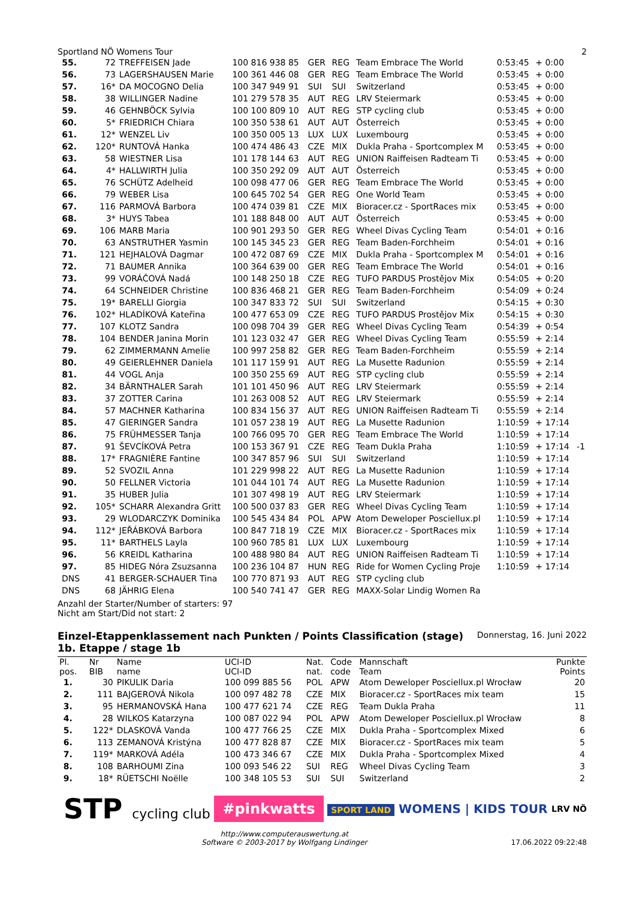Sportland NÖ Womens Tour 2
| 55. | 72 | TREFFEISEN Jade | 100 816 938 85 | GER | REG | Team Embrace The World | 0:53:45 | + 0:00 | |
| 56. | 73 | LAGERSHAUSEN Marie | 100 361 446 08 | GER | REG | Team Embrace The World | 0:53:45 | + 0:00 | |
| 57. | 16* | DA MOCOGNO Delia | 100 347 949 91 | SUI | SUI | Switzerland | 0:53:45 | + 0:00 | |
| 58. | 38 | WILLINGER Nadine | 101 279 578 35 | AUT | REG | LRV Steiermark | 0:53:45 | + 0:00 | |
| 59. | 46 | GEHNBÖCK Sylvia | 100 100 809 10 | AUT | REG | STP cycling club | 0:53:45 | + 0:00 | |
| 60. | 5* | FRIEDRICH Chiara | 100 350 538 61 | AUT | AUT | Österreich | 0:53:45 | + 0:00 | |
| 61. | 12* | WENZEL Liv | 100 350 005 13 | LUX | LUX | Luxembourg | 0:53:45 | + 0:00 | |
| 62. | 120* | RUNTOVÁ Hanka | 100 474 486 43 | CZE | MIX | Dukla Praha - Sportcomplex M | 0:53:45 | + 0:00 | |
| 63. | 58 | WIESTNER Lisa | 101 178 144 63 | AUT | REG | UNION Raiffeisen Radteam Ti | 0:53:45 | + 0:00 | |
| 64. | 4* | HALLWIRTH Julia | 100 350 292 09 | AUT | AUT | Österreich | 0:53:45 | + 0:00 | |
| 65. | 76 | SCHÜTZ Adelheid | 100 098 477 06 | GER | REG | Team Embrace The World | 0:53:45 | + 0:00 | |
| 66. | 79 | WEBER Lisa | 100 645 702 54 | GER | REG | One World Team | 0:53:45 | + 0:00 | |
| 67. | 116 | PARMOVÁ Barbora | 100 474 039 81 | CZE | MIX | Bioracer.cz - SportRaces mix | 0:53:45 | + 0:00 | |
| 68. | 3* | HUYS Tabea | 101 188 848 00 | AUT | AUT | Österreich | 0:53:45 | + 0:00 | |
| 69. | 106 | MARB Maria | 100 901 293 50 | GER | REG | Wheel Divas Cycling Team | 0:54:01 | + 0:16 | |
| 70. | 63 | ANSTRUTHER Yasmin | 100 145 345 23 | GER | REG | Team Baden-Forchheim | 0:54:01 | + 0:16 | |
| 71. | 121 | HEJHALOVÁ Dagmar | 100 472 087 69 | CZE | MIX | Dukla Praha - Sportcomplex M | 0:54:01 | + 0:16 | |
| 72. | 71 | BAUMER Annika | 100 364 639 00 | GER | REG | Team Embrace The World | 0:54:01 | + 0:16 | |
| 73. | 99 | VORÁČOVÁ Nadá | 100 148 250 18 | CZE | REG | TUFO PARDUS Prostějov Mix | 0:54:05 | + 0:20 | |
| 74. | 64 | SCHNEIDER Christine | 100 836 468 21 | GER | REG | Team Baden-Forchheim | 0:54:09 | + 0:24 | |
| 75. | 19* | BARELLI Giorgia | 100 347 833 72 | SUI | SUI | Switzerland | 0:54:15 | + 0:30 | |
| 76. | 102* | HLADÍKOVÁ Kateřina | 100 477 653 09 | CZE | REG | TUFO PARDUS Prostějov Mix | 0:54:15 | + 0:30 | |
| 77. | 107 | KLOTZ Sandra | 100 098 704 39 | GER | REG | Wheel Divas Cycling Team | 0:54:39 | + 0:54 | |
| 78. | 104 | BENDER Janina Morin | 101 123 032 47 | GER | REG | Wheel Divas Cycling Team | 0:55:59 | + 2:14 | |
| 79. | 62 | ZIMMERMANN Amelie | 100 997 258 82 | GER | REG | Team Baden-Forchheim | 0:55:59 | + 2:14 | |
| 80. | 49 | GEIERLEHNER Daniela | 101 117 159 91 | AUT | REG | La Musette Radunion | 0:55:59 | + 2:14 | |
| 81. | 44 | VOGL Anja | 100 350 255 69 | AUT | REG | STP cycling club | 0:55:59 | + 2:14 | |
| 82. | 34 | BÄRNTHALER Sarah | 101 101 450 96 | AUT | REG | LRV Steiermark | 0:55:59 | + 2:14 | |
| 83. | 37 | ZOTTER Carina | 101 263 008 52 | AUT | REG | LRV Steiermark | 0:55:59 | + 2:14 | |
| 84. | 57 | MACHNER Katharina | 100 834 156 37 | AUT | REG | UNION Raiffeisen Radteam Ti | 0:55:59 | + 2:14 | |
| 85. | 47 | GIERINGER Sandra | 101 057 238 19 | AUT | REG | La Musette Radunion | 1:10:59 | + 17:14 | |
| 86. | 75 | FRÜHMESSER Tanja | 100 766 095 70 | GER | REG | Team Embrace The World | 1:10:59 | + 17:14 | |
| 87. | 91 | ŠEVCÍKOVÁ Petra | 100 153 367 91 | CZE | REG | Team Dukla Praha | 1:10:59 | + 17:14 | -1 |
| 88. | 17* | FRAGNIÈRE Fantine | 100 347 857 96 | SUI | SUI | Switzerland | 1:10:59 | + 17:14 | |
| 89. | 52 | SVOZIL Anna | 101 229 998 22 | AUT | REG | La Musette Radunion | 1:10:59 | + 17:14 | |
| 90. | 50 | FELLNER Victoria | 101 044 101 74 | AUT | REG | La Musette Radunion | 1:10:59 | + 17:14 | |
| 91. | 35 | HUBER Julia | 101 307 498 19 | AUT | REG | LRV Steiermark | 1:10:59 | + 17:14 | |
| 92. | 105* | SCHARR Alexandra Gritt | 100 500 037 83 | GER | REG | Wheel Divas Cycling Team | 1:10:59 | + 17:14 | |
| 93. | 29 | WLODARCZYK Dominika | 100 545 434 84 | POL | APW | Atom Deweloper Posciellux.pl | 1:10:59 | + 17:14 | |
| 94. | 112* | JEŘÁBKOVÁ Barbora | 100 847 718 19 | CZE | MIX | Bioracer.cz - SportRaces mix | 1:10:59 | + 17:14 | |
| 95. | 11* | BARTHELS Layla | 100 960 785 81 | LUX | LUX | Luxembourg | 1:10:59 | + 17:14 | |
| 96. | 56 | KREIDL Katharina | 100 488 980 84 | AUT | REG | UNION Raiffeisen Radteam Ti | 1:10:59 | + 17:14 | |
| 97. | 85 | HIDEG Nóra Zsuzsanna | 100 236 104 87 | HUN | REG | Ride for Women Cycling Proje | 1:10:59 | + 17:14 | |
| DNS | 41 | BERGER-SCHAUER Tina | 100 770 871 93 | AUT | REG | STP cycling club | | | |
| DNS | 68 | JÄHRIG Elena | 100 540 741 47 | GER | REG | MAXX-Solar Lindig Women Ra | | | |
Anzahl der Starter/Number of starters: 97
Nicht am Start/Did not start: 2
Einzel-Etappenklassement nach Punkten / Points Classification (stage)
Donnerstag, 16. Juni 2022
1b. Etappe / stage 1b
| Pl. pos. | Nr BIB | Name name | UCI-ID UCI-ID | Nat. nat. | Code code | Mannschaft Team | Punkte Points |
| --- | --- | --- | --- | --- | --- | --- | --- |
| 1. | 30 | PIKULIK Daria | 100 099 885 56 | POL | APW | Atom Deweloper Posciellux.pl Wrocław | 20 |
| 2. | 111 | BAJGEROVÁ Nikola | 100 097 482 78 | CZE | MIX | Bioracer.cz - SportRaces mix team | 15 |
| 3. | 95 | HERMANOVSKÁ Hana | 100 477 621 74 | CZE | REG | Team Dukla Praha | 11 |
| 4. | 28 | WILKOS Katarzyna | 100 087 022 94 | POL | APW | Atom Deweloper Posciellux.pl Wrocław | 8 |
| 5. | 122* | DLASKOVÁ Vanda | 100 477 766 25 | CZE | MIX | Dukla Praha - Sportcomplex Mixed | 6 |
| 6. | 113 | ZEMANOVÁ Kristýna | 100 477 828 87 | CZE | MIX | Bioracer.cz - SportRaces mix team | 5 |
| 7. | 119* | MARKOVÁ Adéla | 100 473 346 67 | CZE | MIX | Dukla Praha - Sportcomplex Mixed | 4 |
| 8. | 108 | BARHOUMI Zina | 100 093 546 22 | SUI | REG | Wheel Divas Cycling Team | 3 |
| 9. | 18* | RÜETSCHI Noëlle | 100 348 105 53 | SUI | SUI | Switzerland | 2 |
STP cycling club
#pinkwatts
SPORT LAND WOMENS | KIDS TOUR
LRV NÖ
http://www.computerauswertung.at
Software © 2003-2017 by Wolfgang Lindinger 17.06.2022 09:22:48